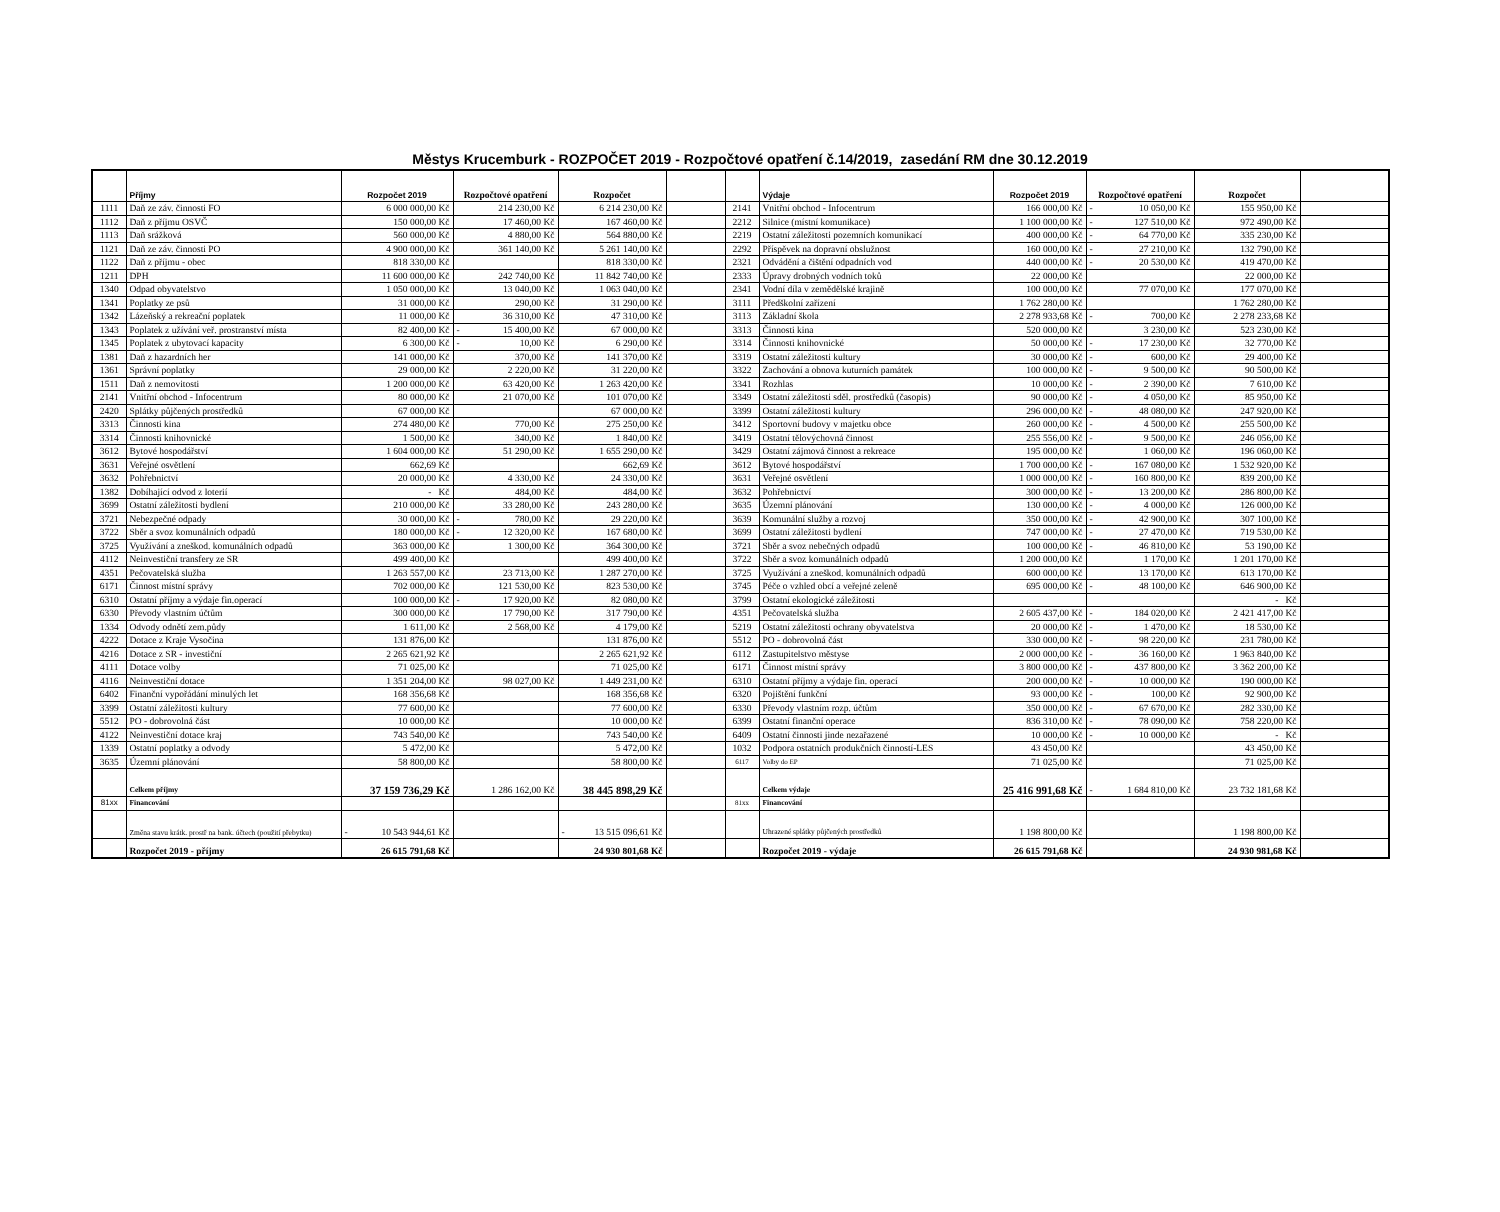Městys Krucemburk - ROZPOČET 2019 - Rozpočtové opatření č.14/2019, zasedání RM dne 30.12.2019
| | Příjmy | Rozpočet 2019 | Rozpočtové opatření | Rozpočet | | | Výdaje | Rozpočet 2019 | Rozpočtové opatření | Rozpočet | |
| --- | --- | --- | --- | --- | --- | --- | --- | --- | --- | --- | --- |
| 1111 | Daň ze záv. činnosti FO | 6 000 000,00 Kč | 214 230,00 Kč | 6 214 230,00 Kč | | 2141 | Vnitřní obchod - Infocentrum | 166 000,00 Kč | - 10 050,00 Kč | 155 950,00 Kč | |
| 1112 | Daň z příjmu OSVČ | 150 000,00 Kč | 17 460,00 Kč | 167 460,00 Kč | | 2212 | Silnice (místní komunikace) | 1 100 000,00 Kč | - 127 510,00 Kč | 972 490,00 Kč | |
| 1113 | Daň srážková | 560 000,00 Kč | 4 880,00 Kč | 564 880,00 Kč | | 2219 | Ostatní záležitosti pozemních komunikací | 400 000,00 Kč | - 64 770,00 Kč | 335 230,00 Kč | |
| 1121 | Daň ze záv. činnosti PO | 4 900 000,00 Kč | 361 140,00 Kč | 5 261 140,00 Kč | | 2292 | Příspěvek na dopravní obslužnost | 160 000,00 Kč | - 27 210,00 Kč | 132 790,00 Kč | |
| 1122 | Daň z příjmu - obec | 818 330,00 Kč | | 818 330,00 Kč | | 2321 | Odvádění a čištění odpadních vod | 440 000,00 Kč | - 20 530,00 Kč | 419 470,00 Kč | |
| 1211 | DPH | 11 600 000,00 Kč | 242 740,00 Kč | 11 842 740,00 Kč | | 2333 | Úpravy drobných vodních toků | 22 000,00 Kč | | 22 000,00 Kč | |
| 1340 | Odpad obyvatelstvo | 1 050 000,00 Kč | 13 040,00 Kč | 1 063 040,00 Kč | | 2341 | Vodní díla v zemědělské krajině | 100 000,00 Kč | 77 070,00 Kč | 177 070,00 Kč | |
| 1341 | Poplatky ze psů | 31 000,00 Kč | 290,00 Kč | 31 290,00 Kč | | 3111 | Předškolní zařízení | 1 762 280,00 Kč | | 1 762 280,00 Kč | |
| 1342 | Lázeňský a rekreační poplatek | 11 000,00 Kč | 36 310,00 Kč | 47 310,00 Kč | | 3113 | Základní škola | 2 278 933,68 Kč | - 700,00 Kč | 2 278 233,68 Kč | |
| 1343 | Poplatek z užívání veř. prostranství místa | 82 400,00 Kč | - 15 400,00 Kč | 67 000,00 Kč | | 3313 | Činnosti kina | 520 000,00 Kč | 3 230,00 Kč | 523 230,00 Kč | |
| 1345 | Poplatek z ubytovací kapacity | 6 300,00 Kč | - 10,00 Kč | 6 290,00 Kč | | 3314 | Činnosti knihovnické | 50 000,00 Kč | - 17 230,00 Kč | 32 770,00 Kč | |
| 1381 | Daň z hazardních her | 141 000,00 Kč | 370,00 Kč | 141 370,00 Kč | | 3319 | Ostatní záležitosti kultury | 30 000,00 Kč | - 600,00 Kč | 29 400,00 Kč | |
| 1361 | Správní poplatky | 29 000,00 Kč | 2 220,00 Kč | 31 220,00 Kč | | 3322 | Zachování a obnova kuturních památek | 100 000,00 Kč | - 9 500,00 Kč | 90 500,00 Kč | |
| 1511 | Daň z nemovitosti | 1 200 000,00 Kč | 63 420,00 Kč | 1 263 420,00 Kč | | 3341 | Rozhlas | 10 000,00 Kč | - 2 390,00 Kč | 7 610,00 Kč | |
| 2141 | Vnitřní obchod - Infocentrum | 80 000,00 Kč | 21 070,00 Kč | 101 070,00 Kč | | 3349 | Ostatní záležitosti sděl. prostředků (časopis) | 90 000,00 Kč | - 4 050,00 Kč | 85 950,00 Kč | |
| 2420 | Splátky půjčených prostředků | 67 000,00 Kč | | 67 000,00 Kč | | 3399 | Ostatní záležitosti kultury | 296 000,00 Kč | - 48 080,00 Kč | 247 920,00 Kč | |
| 3313 | Činnosti kina | 274 480,00 Kč | 770,00 Kč | 275 250,00 Kč | | 3412 | Sportovní budovy v majetku obce | 260 000,00 Kč | - 4 500,00 Kč | 255 500,00 Kč | |
| 3314 | Činnosti knihovnické | 1 500,00 Kč | 340,00 Kč | 1 840,00 Kč | | 3419 | Ostatní tělovýchovná činnost | 255 556,00 Kč | - 9 500,00 Kč | 246 056,00 Kč | |
| 3612 | Bytové hospodářství | 1 604 000,00 Kč | 51 290,00 Kč | 1 655 290,00 Kč | | 3429 | Ostatní zájmová činnost a rekreace | 195 000,00 Kč | 1 060,00 Kč | 196 060,00 Kč | |
| 3631 | Veřejné osvětlení | 662,69 Kč | | 662,69 Kč | | 3612 | Bytové hospodářství | 1 700 000,00 Kč | - 167 080,00 Kč | 1 532 920,00 Kč | |
| 3632 | Pohřebnictví | 20 000,00 Kč | 4 330,00 Kč | 24 330,00 Kč | | 3631 | Veřejné osvětlení | 1 000 000,00 Kč | - 160 800,00 Kč | 839 200,00 Kč | |
| 1382 | Dobíhající odvod z loterií | - Kč | 484,00 Kč | 484,00 Kč | | 3632 | Pohřebnictví | 300 000,00 Kč | - 13 200,00 Kč | 286 800,00 Kč | |
| 3699 | Ostatní záležitosti bydlení | 210 000,00 Kč | 33 280,00 Kč | 243 280,00 Kč | | 3635 | Územní plánování | 130 000,00 Kč | - 4 000,00 Kč | 126 000,00 Kč | |
| 3721 | Nebezpečné odpady | 30 000,00 Kč | - 780,00 Kč | 29 220,00 Kč | | 3639 | Komunální služby a rozvoj | 350 000,00 Kč | - 42 900,00 Kč | 307 100,00 Kč | |
| 3722 | Sběr a svoz komunálních odpadů | 180 000,00 Kč | - 12 320,00 Kč | 167 680,00 Kč | | 3699 | Ostatní záležitosti bydlení | 747 000,00 Kč | - 27 470,00 Kč | 719 530,00 Kč | |
| 3725 | Využívání a zneškod. komunálních odpadů | 363 000,00 Kč | 1 300,00 Kč | 364 300,00 Kč | | 3721 | Sběr a svoz nebečných odpadů | 100 000,00 Kč | - 46 810,00 Kč | 53 190,00 Kč | |
| 4112 | Neinvestiční transfery ze SR | 499 400,00 Kč | | 499 400,00 Kč | | 3722 | Sběr a svoz komunálních odpadů | 1 200 000,00 Kč | 1 170,00 Kč | 1 201 170,00 Kč | |
| 4351 | Pečovatelská služba | 1 263 557,00 Kč | 23 713,00 Kč | 1 287 270,00 Kč | | 3725 | Využívání a zneškod. komunálních odpadů | 600 000,00 Kč | 13 170,00 Kč | 613 170,00 Kč | |
| 6171 | Činnost místní správy | 702 000,00 Kč | 121 530,00 Kč | 823 530,00 Kč | | 3745 | Péče o vzhled obcí a veřejné zeleně | 695 000,00 Kč | - 48 100,00 Kč | 646 900,00 Kč | |
| 6310 | Ostatní příjmy a výdaje fin.operací | 100 000,00 Kč | - 17 920,00 Kč | 82 080,00 Kč | | 3799 | Ostatní ekologické záležitosti | | | - Kč | |
| 6330 | Převody vlastním účtům | 300 000,00 Kč | 17 790,00 Kč | 317 790,00 Kč | | 4351 | Pečovatelská služba | 2 605 437,00 Kč | - 184 020,00 Kč | 2 421 417,00 Kč | |
| 1334 | Odvody odnětí zem.půdy | 1 611,00 Kč | 2 568,00 Kč | 4 179,00 Kč | | 5219 | Ostatní záležitosti ochrany obyvatelstva | 20 000,00 Kč | - 1 470,00 Kč | 18 530,00 Kč | |
| 4222 | Dotace z Kraje Vysočina | 131 876,00 Kč | | 131 876,00 Kč | | 5512 | PO - dobrovolná část | 330 000,00 Kč | - 98 220,00 Kč | 231 780,00 Kč | |
| 4216 | Dotace z SR - investiční | 2 265 621,92 Kč | | 2 265 621,92 Kč | | 6112 | Zastupitelstvo městyse | 2 000 000,00 Kč | - 36 160,00 Kč | 1 963 840,00 Kč | |
| 4111 | Dotace volby | 71 025,00 Kč | | 71 025,00 Kč | | 6171 | Činnost místní správy | 3 800 000,00 Kč | - 437 800,00 Kč | 3 362 200,00 Kč | |
| 4116 | Neinvestiční dotace | 1 351 204,00 Kč | 98 027,00 Kč | 1 449 231,00 Kč | | 6310 | Ostatní příjmy a výdaje fin. operací | 200 000,00 Kč | - 10 000,00 Kč | 190 000,00 Kč | |
| 6402 | Finanční vypořádání minulých let | 168 356,68 Kč | | 168 356,68 Kč | | 6320 | Pojištění funkční | 93 000,00 Kč | - 100,00 Kč | 92 900,00 Kč | |
| 3399 | Ostatní záležitosti kultury | 77 600,00 Kč | | 77 600,00 Kč | | 6330 | Převody vlastním rozp. účtům | 350 000,00 Kč | - 67 670,00 Kč | 282 330,00 Kč | |
| 5512 | PO - dobrovolná část | 10 000,00 Kč | | 10 000,00 Kč | | 6399 | Ostatní finanční operace | 836 310,00 Kč | - 78 090,00 Kč | 758 220,00 Kč | |
| 4122 | Neinvestiční dotace kraj | 743 540,00 Kč | | 743 540,00 Kč | | 6409 | Ostatní činnosti jinde nezařazené | 10 000,00 Kč | - 10 000,00 Kč | - Kč | |
| 1339 | Ostatní poplatky a odvody | 5 472,00 Kč | | 5 472,00 Kč | | 1032 | Podpora ostatních produkčních činností-LES | 43 450,00 Kč | | 43 450,00 Kč | |
| 3635 | Územní plánování | 58 800,00 Kč | | 58 800,00 Kč | | 6117 | Volby do EP | 71 025,00 Kč | | 71 025,00 Kč | |
| | Celkem příjmy | 37 159 736,29 Kč | 1 286 162,00 Kč | 38 445 898,29 Kč | | | Celkem výdaje | 25 416 991,68 Kč | - 1 684 810,00 Kč | 23 732 181,68 Kč | |
| 81xx | Financování | | | | | 81xx | Financování | | | | |
| | Změna stavu krátk. prostř na bank. účtech (použití přebytku) | - 10 543 944,61 Kč | | - 13 515 096,61 Kč | | | Uhrazené splátky půjčených prostředků | 1 198 800,00 Kč | | 1 198 800,00 Kč | |
| | Rozpočet 2019 - příjmy | 26 615 791,68 Kč | | 24 930 801,68 Kč | | | Rozpočet 2019 - výdaje | 26 615 791,68 Kč | | 24 930 981,68 Kč | |